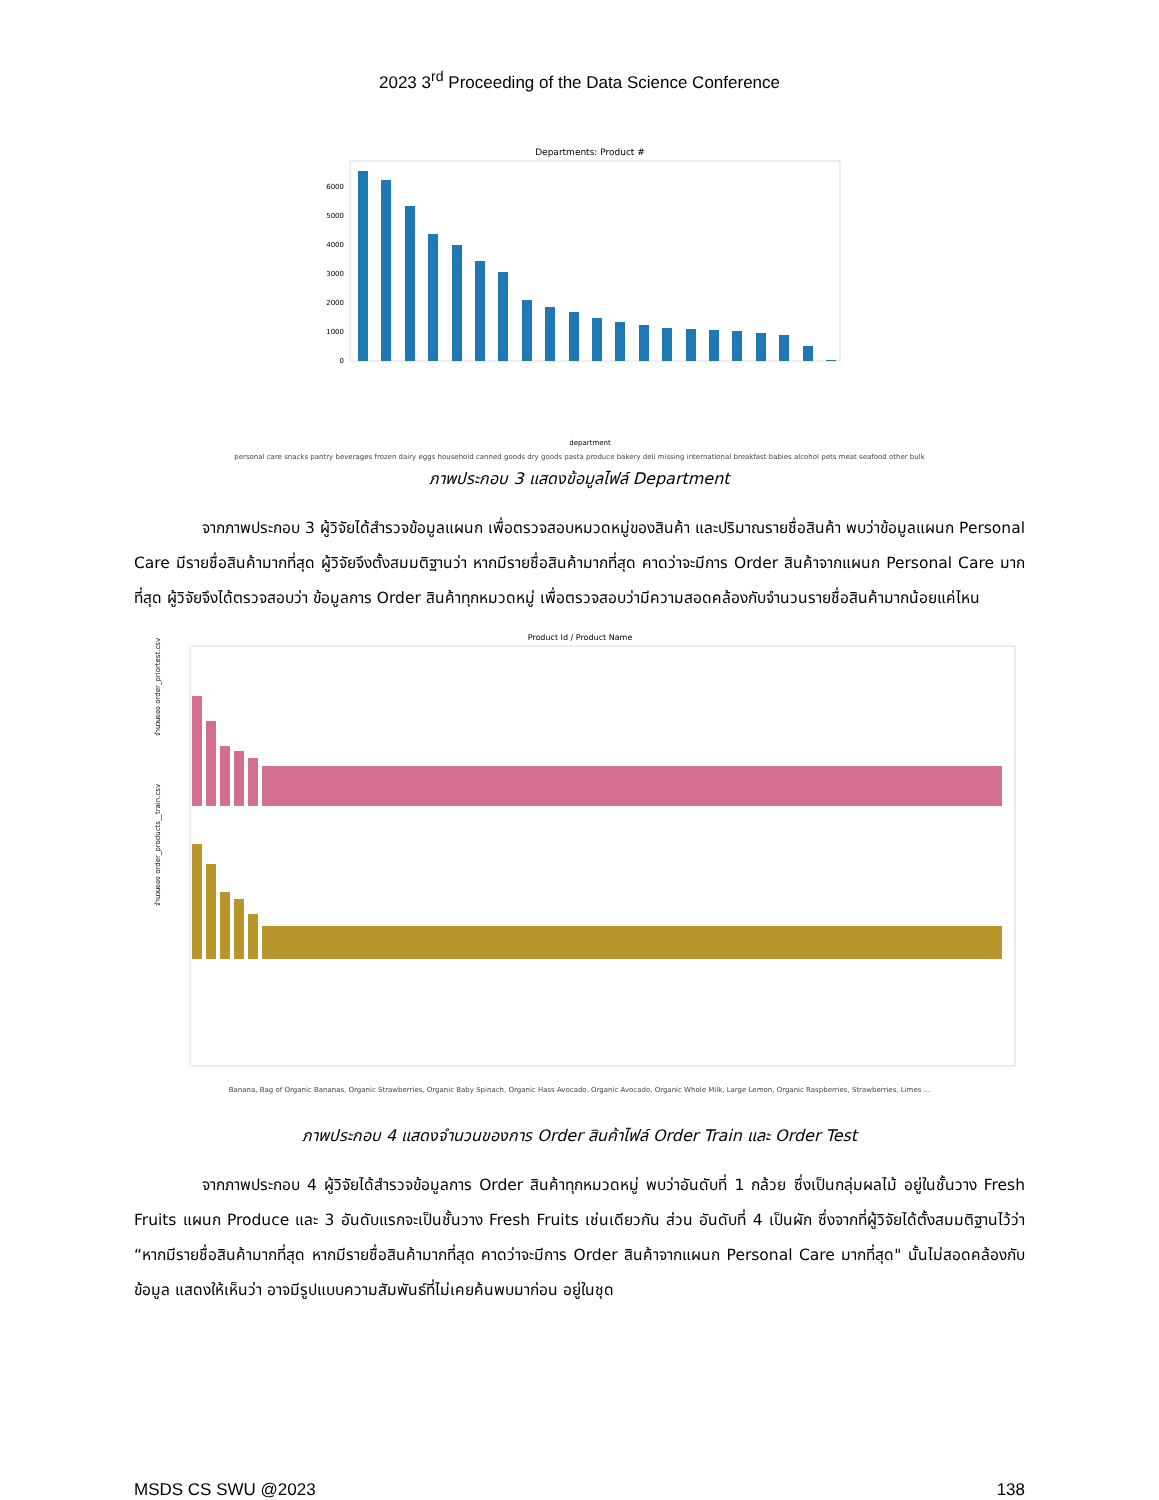2023 3<sup>rd</sup> Proceeding of the Data Science Conference
Departments: Product #
0
1000
2000
3000
4000
5000
6000
department
personal care snacks pantry beverages frozen dairy eggs household canned goods dry goods pasta produce bakery deli missing international breakfast babies alcohol pets meat seafood other bulk
ภาพประกอบ 3 แสดงข้อมูลไฟล์ Department
จากภาพประกอบ 3 ผู้วิจัยได้สำรวจข้อมูลแผนก เพื่อตรวจสอบหมวดหมู่ของสินค้า และปริมาณรายชื่อสินค้า พบว่าข้อมูลแผนก Personal Care มีรายชื่อสินค้ามากที่สุด ผู้วิจัยจึงตั้งสมมติฐานว่า หากมีรายชื่อสินค้ามากที่สุด คาดว่าจะมีการ Order สินค้าจากแผนก Personal Care มากที่สุด ผู้วิจัยจึงได้ตรวจสอบว่า ข้อมูลการ Order สินค้าทุกหมวดหมู่ เพื่อตรวจสอบว่ามีความสอดคล้องกับจำนวนรายชื่อสินค้ามากน้อยแค่ไหน
Product Id / Product Name
จำนวนของ order_priortest.csv
จำนวนของ order_products__train.csv
Banana, Bag of Organic Bananas, Organic Strawberries, Organic Baby Spinach, Organic Hass Avocado, Organic Avocado, Organic Whole Milk, Large Lemon, Organic Raspberries, Strawberries, Limes ...
ภาพประกอบ 4 แสดงจำนวนของการ Order สินค้าไฟล์ Order Train และ Order Test
จากภาพประกอบ 4 ผู้วิจัยได้สำรวจข้อมูลการ Order สินค้าทุกหมวดหมู่ พบว่าอันดับที่ 1 กล้วย ซึ่งเป็นกลุ่มผลไม้ อยู่ในชั้นวาง Fresh Fruits แผนก Produce และ 3 อันดับแรกจะเป็นชั้นวาง Fresh Fruits เช่นเดียวกัน ส่วน อันดับที่ 4 เป็นผัก ซึ่งจากที่ผู้วิจัยได้ตั้งสมมติฐานไว้ว่า “หากมีรายชื่อสินค้ามากที่สุด หากมีรายชื่อสินค้ามากที่สุด คาดว่าจะมีการ Order สินค้าจากแผนก Personal Care มากที่สุด" นั้นไม่สอดคล้องกับข้อมูล แสดงให้เห็นว่า อาจมีรูปแบบความสัมพันธ์ที่ไม่เคยค้นพบมาก่อน อยู่ในชุด
MSDS CS SWU @2023 138